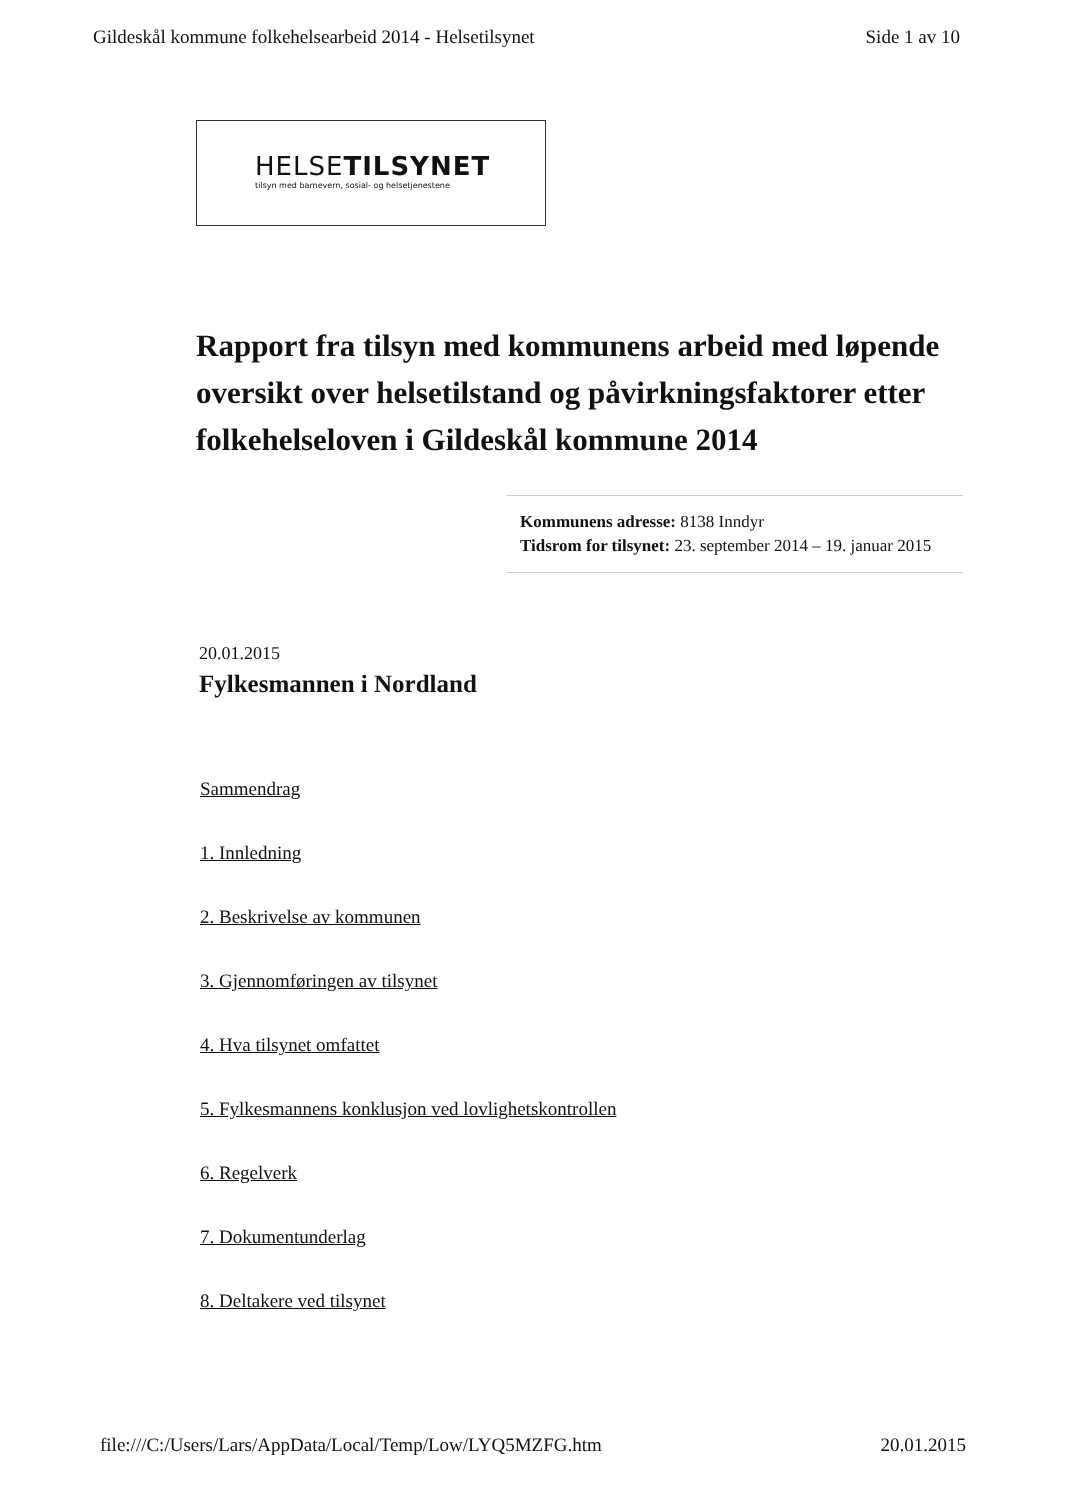Gildeskål kommune folkehelsearbeid 2014 - Helsetilsynet Side 1 av 10
HELSETILSYNET
tilsyn med barnevern, sosial- og helsetjenestene
Rapport fra tilsyn med kommunens arbeid med løpende oversikt over helsetilstand og påvirkningsfaktorer etter folkehelseloven i Gildeskål kommune 2014
Kommunens adresse: 8138 Inndyr
Tidsrom for tilsynet: 23. september 2014 – 19. januar 2015
20.01.2015
Fylkesmannen i Nordland
Sammendrag
1. Innledning
2. Beskrivelse av kommunen
3. Gjennomføringen av tilsynet
4. Hva tilsynet omfattet
5. Fylkesmannens konklusjon ved lovlighetskontrollen
6. Regelverk
7. Dokumentunderlag
8. Deltakere ved tilsynet
file:///C:/Users/Lars/AppData/Local/Temp/Low/LYQ5MZFG.htm 20.01.2015